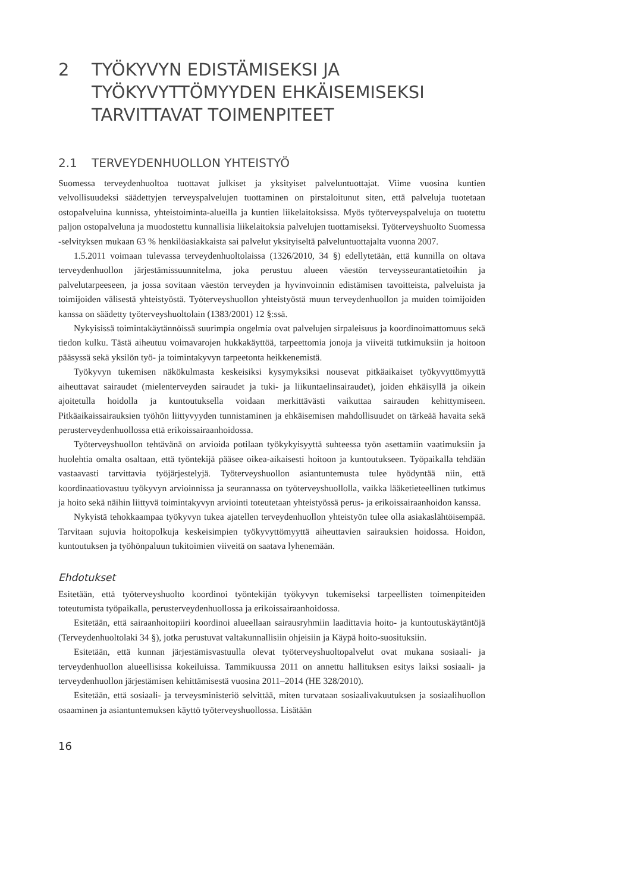2 TYÖKYVYN EDISTÄMISEKSI JA TYÖKYVYTTÖMYYDEN EHKÄISEMISEKSI TARVITTAVAT TOIMENPITEET
2.1 TERVEYDENHUOLLON YHTEISTYÖ
Suomessa terveydenhuoltoa tuottavat julkiset ja yksityiset palveluntuottajat. Viime vuosina kuntien velvollisuudeksi säädettyjen terveyspalvelujen tuottaminen on pirstaloitunut siten, että palveluja tuotetaan ostopalveluina kunnissa, yhteistoiminta-alueilla ja kuntien liikelaitoksissa. Myös työterveyspalveluja on tuotettu paljon ostopalveluna ja muodostettu kunnallisia liikelaitoksia palvelujen tuottamiseksi. Työterveyshuolto Suomessa -selvityksen mukaan 63 % henkilöasiakkaista sai palvelut yksityiseltä palveluntuottajalta vuonna 2007.
1.5.2011 voimaan tulevassa terveydenhuoltolaissa (1326/2010, 34 §) edellytetään, että kunnilla on oltava terveydenhuollon järjestämissuunnitelma, joka perustuu alueen väestön terveysseurantatietoihin ja palvelutarpeeseen, ja jossa sovitaan väestön terveyden ja hyvinvoinnin edistämisen tavoitteista, palveluista ja toimijoiden välisestä yhteistyöstä. Työterveyshuollon yhteistyöstä muun terveydenhuollon ja muiden toimijoiden kanssa on säädetty työterveyshuoltolain (1383/2001) 12 §:ssä.
Nykyisissä toimintakäytännöissä suurimpia ongelmia ovat palvelujen sirpaleisuus ja koordinoimattomuus sekä tiedon kulku. Tästä aiheutuu voimavarojen hukkakäyttöä, tarpeettomia jonoja ja viiveitä tutkimuksiin ja hoitoon pääsyssä sekä yksilön työ- ja toimintakyvyn tarpeetonta heikkenemistä.
Työkyvyn tukemisen näkökulmasta keskeisiksi kysymyksiksi nousevat pitkäaikaiset työkyvyttömyyttä aiheuttavat sairaudet (mielenterveyden sairaudet ja tuki- ja liikuntaelinsairaudet), joiden ehkäisyllä ja oikein ajoitetulla hoidolla ja kuntoutuksella voidaan merkittävästi vaikuttaa sairauden kehittymiseen. Pitkäaikaissairauksien työhön liittyvyyden tunnistaminen ja ehkäisemisen mahdollisuudet on tärkeää havaita sekä perusterveydenhuollossa että erikoissairaanhoidossa.
Työterveyshuollon tehtävänä on arvioida potilaan työkykyisyyttä suhteessa työn asettamiin vaatimuksiin ja huolehtia omalta osaltaan, että työntekijä pääsee oikea-aikaisesti hoitoon ja kuntoutukseen. Työpaikalla tehdään vastaavasti tarvittavia työjärjestelyjä. Työterveyshuollon asiantuntemusta tulee hyödyntää niin, että koordinaatiovastuu työkyvyn arvioinnissa ja seurannassa on työterveyshuollolla, vaikka lääketieteellinen tutkimus ja hoito sekä näihin liittyvä toimintakyvyn arviointi toteutetaan yhteistyössä perus- ja erikoissairaanhoidon kanssa.
Nykyistä tehokkaampaa työkyvyn tukea ajatellen terveydenhuollon yhteistyön tulee olla asiakaslähtöisempää. Tarvitaan sujuvia hoitopolkuja keskeisimpien työkyvyttömyyttä aiheuttavien sairauksien hoidossa. Hoidon, kuntoutuksen ja työhönpaluun tukitoimien viiveitä on saatava lyhenemään.
Ehdotukset
Esitetään, että työterveyshuolto koordinoi työntekijän työkyvyn tukemiseksi tarpeellisten toimenpiteiden toteutumista työpaikalla, perusterveydenhuollossa ja erikoissairaanhoidossa.
Esitetään, että sairaanhoitopiiri koordinoi alueellaan sairausryhmiin laadittavia hoito- ja kuntoutuskäytäntöjä (Terveydenhuoltolaki 34 §), jotka perustuvat valtakunnallisiin ohjeisiin ja Käypä hoito-suosituksiin.
Esitetään, että kunnan järjestämisvastuulla olevat työterveyshuoltopalvelut ovat mukana sosiaali- ja terveydenhuollon alueellisissa kokeiluissa. Tammikuussa 2011 on annettu hallituksen esitys laiksi sosiaali- ja terveydenhuollon järjestämisen kehittämisestä vuosina 2011–2014 (HE 328/2010).
Esitetään, että sosiaali- ja terveysministeriö selvittää, miten turvataan sosiaalivakuutuksen ja sosiaalihuollon osaaminen ja asiantuntemuksen käyttö työterveyshuollossa. Lisätään
16